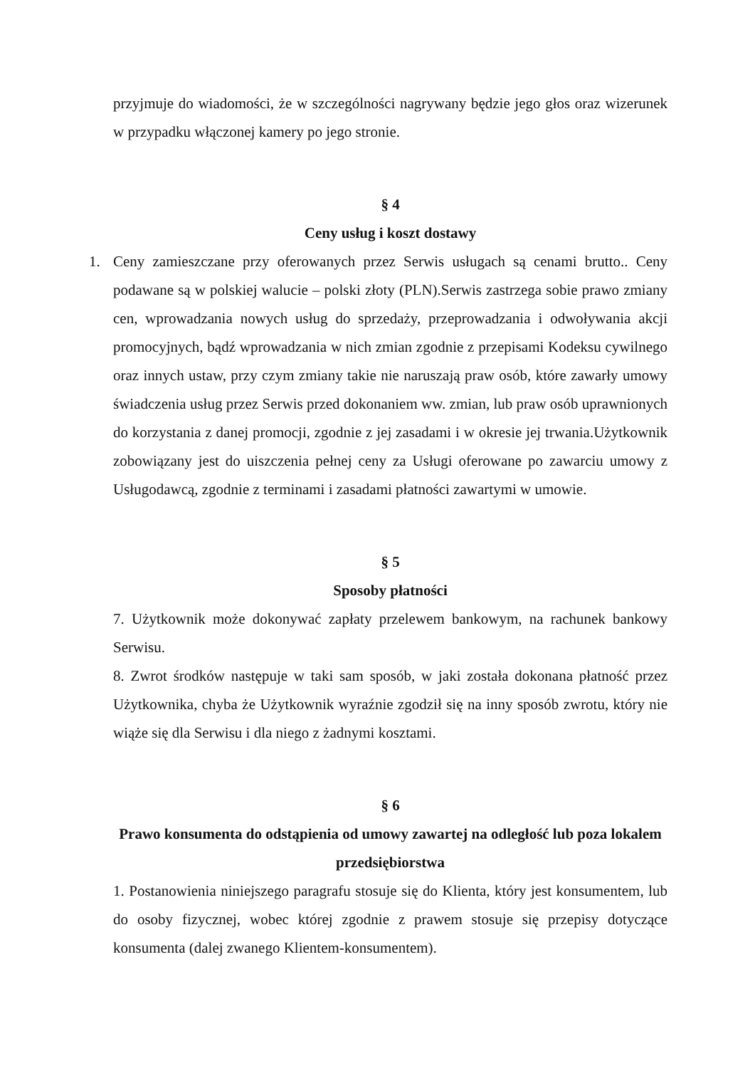przyjmuje do wiadomości, że w szczególności nagrywany będzie jego głos oraz wizerunek w przypadku włączonej kamery po jego stronie.
§ 4
Ceny usług i koszt dostawy
1. Ceny zamieszczane przy oferowanych przez Serwis usługach są cenami brutto.. Ceny podawane są w polskiej walucie – polski złoty (PLN).Serwis zastrzega sobie prawo zmiany cen, wprowadzania nowych usług do sprzedaży, przeprowadzania i odwoływania akcji promocyjnych, bądź wprowadzania w nich zmian zgodnie z przepisami Kodeksu cywilnego oraz innych ustaw, przy czym zmiany takie nie naruszają praw osób, które zawarły umowy świadczenia usług przez Serwis przed dokonaniem ww. zmian, lub praw osób uprawnionych do korzystania z danej promocji, zgodnie z jej zasadami i w okresie jej trwania.Użytkownik zobowiązany jest do uiszczenia pełnej ceny za Usługi oferowane po zawarciu umowy z Usługodawcą, zgodnie z terminami i zasadami płatności zawartymi w umowie.
§ 5
Sposoby płatności
7. Użytkownik może dokonywać zapłaty przelewem bankowym, na rachunek bankowy Serwisu.
8. Zwrot środków następuje w taki sam sposób, w jaki została dokonana płatność przez Użytkownika, chyba że Użytkownik wyraźnie zgodził się na inny sposób zwrotu, który nie wiąże się dla Serwisu i dla niego z żadnymi kosztami.
§ 6
Prawo konsumenta do odstąpienia od umowy zawartej na odległość lub poza lokalem przedsiębiorstwa
1. Postanowienia niniejszego paragrafu stosuje się do Klienta, który jest konsumentem, lub do osoby fizycznej, wobec której zgodnie z prawem stosuje się przepisy dotyczące konsumenta (dalej zwanego Klientem-konsumentem).